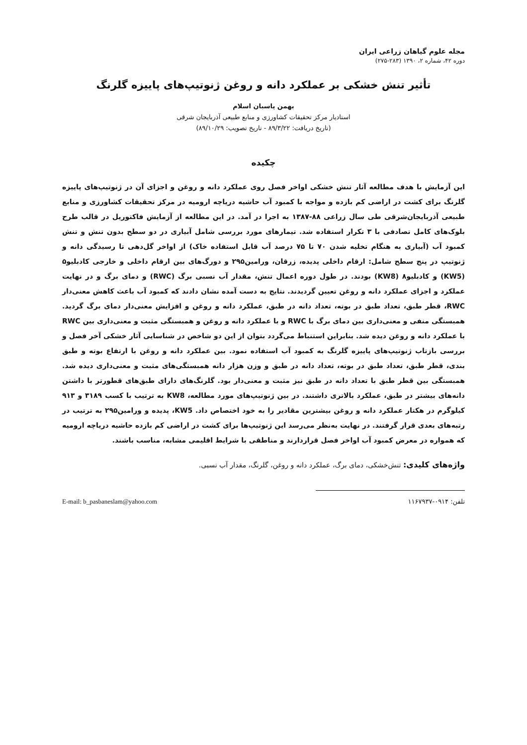مجله علوم گیاهان زراعی ایران
دوره ۴۲، شماره ۲، ۱۳۹۰ (۲۸۳-۲۷۵)
تأثیر تنش خشکی بر عملکرد دانه و روغن ژنوتیپ‌های پاییزه گلرنگ
بهمن پاسبان اسلام
استادیار مرکز تحقیقات کشاورزی و منابع طبیعی آذربایجان شرقی
(تاریخ دریافت: ۸۹/۳/۲۲ - تاریخ تصویب: ۸۹/۱۰/۲۹)
چکیده
این آزمایش با هدف مطالعه آثار تنش خشکی اواخر فصل روی عملکرد دانه و روغن و اجزای آن در ژنوتیپ‌های پاییزه گلرنگ برای کشت در اراضی کم بازده و مواجه با کمبود آب حاشیه دریاچه ارومیه در مرکز تحقیقات کشاورزی و منابع طبیعی آذربایجان‌شرقی طی سال زراعی ۸۸-۱۳۸۷ به اجرا در آمد. در این مطالعه از آزمایش فاکتوریل در قالب طرح بلوک‌های کامل تصادفی با ۳ تکرار استفاده شد. تیمارهای مورد بررسی شامل آبیاری در دو سطح بدون تنش و تنش کمبود آب (آبیاری به هنگام تخلیه شدن ۷۰ تا ۷۵ درصد آب قابل استفاده خاک) از اواخر گل‌دهی تا رسیدگی دانه و ژنوتیپ در پنج سطح شامل: ارقام داخلی پدیده، زرقان، ورامین۲۹۵ و دورگ‌های بین ارقام داخلی و خارجی کادبلیو۵ (KW5) و کادبلیو۸ (KW8) بودند. در طول دوره اعمال تنش، مقدار آب نسبی برگ (RWC) و دمای برگ و در نهایت عملکرد و اجزای عملکرد دانه و روغن تعیین گردیدند. نتایج به دست آمده نشان دادند که کمبود آب باعث کاهش معنی‌دار RWC، قطر طبق، تعداد طبق در بوته، تعداد دانه در طبق، عملکرد دانه و روغن و افزایش معنی‌دار دمای برگ گردید. همبستگی منفی و معنی‌داری بین دمای برگ با RWC و با عملکرد دانه و روغن و همبستگی مثبت و معنی‌داری بین RWC با عملکرد دانه و روغن دیده شد. بنابراین استنباط می‌گردد بتوان از این دو شاخص در شناسایی آثار خشکی آخر فصل و بررسی بازتاب ژنوتیپ‌های پاییزه گلرنگ به کمبود آب استفاده نمود. بین عملکرد دانه و روغن با ارتفاع بوته و طبق بندی، قطر طبق، تعداد طبق در بوته، تعداد دانه در طبق و وزن هزار دانه همبستگی‌های مثبت و معنی‌داری دیده شد. همبستگی بین قطر طبق با تعداد دانه در طبق نیز مثبت و معنی‌دار بود. گلرنگ‌های دارای طبق‌های قطورتر با داشتن دانه‌های بیشتر در طبق، عملکرد بالاتری داشتند. در بین ژنوتیپ‌های مورد مطالعه، KW8 به ترتیب با کسب ۳۱۸۹ و ۹۱۳ کیلوگرم در هکتار عملکرد دانه و روغن بیشترین مقادیر را به خود اختصاص داد. KW5، پدیده و ورامین۲۹۵ به ترتیب در رتبه‌های بعدی قرار گرفتند. در نهایت به‌نظر می‌رسد این ژنوتیپ‌ها برای کشت در اراضی کم بازده حاشیه دریاچه ارومیه که همواره در معرض کمبود آب اواخر فصل قراردارند و مناطقی با شرایط اقلیمی مشابه، مناسب باشند.
واژه‌های کلیدی: تنش‌خشکی، دمای برگ، عملکرد دانه و روغن، گلرنگ، مقدار آب نسبی.
تلفن: ۰۹۱۴-۱۱۶۷۹۳۷ E-mail: b_pasbaneslam@yahoo.com